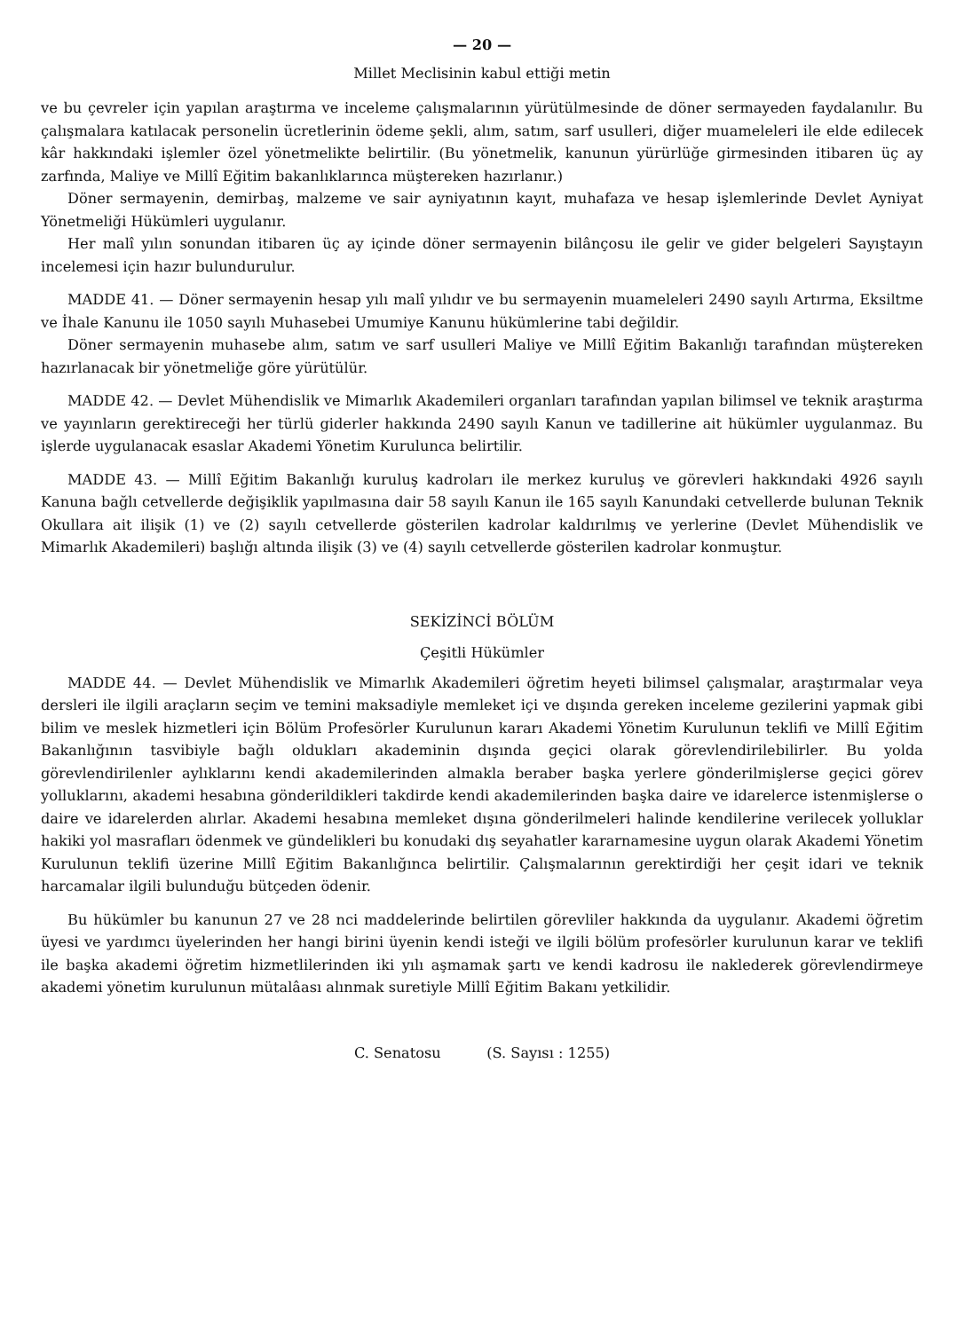— 20 —
Millet Meclisinin kabul ettiği metin
ve bu çevreler için yapılan araştırma ve inceleme çalışmalarının yürütülmesinde de döner sermayeden faydalanılır. Bu çalışmalara katılacak personelin ücretlerinin ödeme şekli, alım, satım, sarf usulleri, diğer muameleleri ile elde edilecek kâr hakkındaki işlemler özel yönetmelikte belirtilir. (Bu yönetmelik, kanunun yürürlüğe girmesinden itibaren üç ay zarfında, Maliye ve Millî Eğitim bakanlıklarınca müştereken hazırlanır.)
Döner sermayenin, demirbaş, malzeme ve sair ayniyatının kayıt, muhafaza ve hesap işlemlerinde Devlet Ayniyat Yönetmeliği Hükümleri uygulanır.
Her malî yılın sonundan itibaren üç ay içinde döner sermayenin bilânçosu ile gelir ve gider belgeleri Sayıştayın incelemesi için hazır bulundurulur.
MADDE 41. — Döner sermayenin hesap yılı malî yılıdır ve bu sermayenin muameleleri 2490 sayılı Artırma, Eksiltme ve İhale Kanunu ile 1050 sayılı Muhasebei Umumiye Kanunu hükümlerine tabi değildir.
Döner sermayenin muhasebe alım, satım ve sarf usulleri Maliye ve Millî Eğitim Bakanlığı tarafından müştereken hazırlanacak bir yönetmeliğe göre yürütülür.
MADDE 42. — Devlet Mühendislik ve Mimarlık Akademileri organları tarafından yapılan bilimsel ve teknik araştırma ve yayınların gerektireceği her türlü giderler hakkında 2490 sayılı Kanun ve tadillerine ait hükümler uygulanmaz. Bu işlerde uygulanacak esaslar Akademi Yönetim Kurulunca belirtilir.
MADDE 43. — Millî Eğitim Bakanlığı kuruluş kadroları ile merkez kuruluş ve görevleri hakkındaki 4926 sayılı Kanuna bağlı cetvellerde değişiklik yapılmasına dair 58 sayılı Kanun ile 165 sayılı Kanundaki cetvellerde bulunan Teknik Okullara ait ilişik (1) ve (2) sayılı cetvellerde gösterilen kadrolar kaldırılmış ve yerlerine (Devlet Mühendislik ve Mimarlık Akademileri) başlığı altında ilişik (3) ve (4) sayılı cetvellerde gösterilen kadrolar konmuştur.
SEKİZİNCİ BÖLÜM
Çeşitli Hükümler
MADDE 44. — Devlet Mühendislik ve Mimarlık Akademileri öğretim heyeti bilimsel çalışmalar, araştırmalar veya dersleri ile ilgili araçların seçim ve temini maksadiyle memleket içi ve dışında gereken inceleme gezilerini yapmak gibi bilim ve meslek hizmetleri için Bölüm Profesörler Kurulunun kararı Akademi Yönetim Kurulunun teklifi ve Millî Eğitim Bakanlığının tasvibiyle bağlı oldukları akademinin dışında geçici olarak görevlendirilebilirler. Bu yolda görevlendirilenler aylıklarını kendi akademilerinden almakla beraber başka yerlere gönderilmişlerse geçici görev yolluklarını, akademi hesabına gönderildikleri takdirde kendi akademilerinden başka daire ve idarelerce istenmişlerse o daire ve idarelerden alırlar. Akademi hesabına memleket dışına gönderilmeleri halinde kendilerine verilecek yolluklar hakiki yol masrafları ödenmek ve gündelikleri bu konudaki dış seyahatler kararnamesine uygun olarak Akademi Yönetim Kurulunun teklifi üzerine Millî Eğitim Bakanlığınca belirtilir. Çalışmalarının gerektirdiği her çeşit idari ve teknik harcamalar ilgili bulunduğu bütçeden ödenir.
Bu hükümler bu kanunun 27 ve 28 nci maddelerinde belirtilen görevliler hakkında da uygulanır. Akademi öğretim üyesi ve yardımcı üyelerinden her hangi birini üyenin kendi isteği ve ilgili bölüm profesörler kurulunun karar ve teklifi ile başka akademi öğretim hizmetlilerinden iki yılı aşmamak şartı ve kendi kadrosu ile naklederek görevlendirmeye akademi yönetim kurulunun mütalâası alınmak suretiyle Millî Eğitim Bakanı yetkilidir.
C. Senatosu (S. Sayısı : 1255)